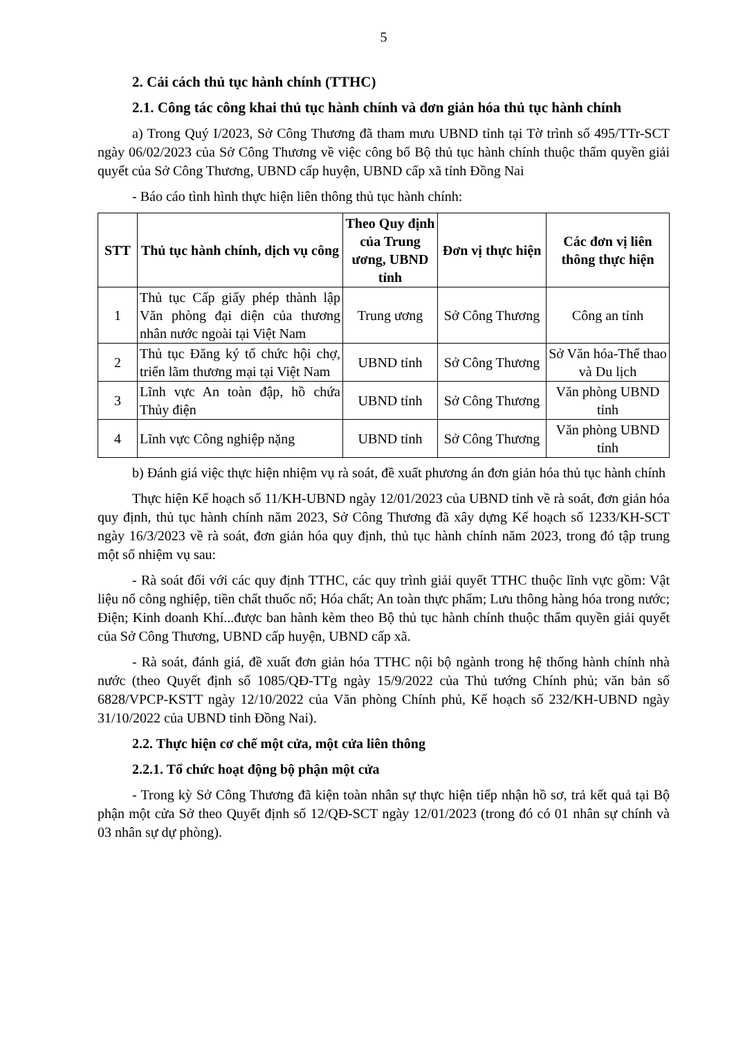5
2. Cải cách thủ tục hành chính (TTHC)
2.1. Công tác công khai thủ tục hành chính và đơn giản hóa thủ tục hành chính
a) Trong Quý I/2023, Sở Công Thương đã tham mưu UBND tỉnh tại Tờ trình số 495/TTr-SCT ngày 06/02/2023 của Sở Công Thương về việc công bố Bộ thủ tục hành chính thuộc thẩm quyền giải quyết của Sở Công Thương, UBND cấp huyện, UBND cấp xã tỉnh Đồng Nai
- Báo cáo tình hình thực hiện liên thông thủ tục hành chính:
| STT | Thủ tục hành chính, dịch vụ công | Theo Quy định của Trung ương, UBND tỉnh | Đơn vị thực hiện | Các đơn vị liên thông thực hiện |
| --- | --- | --- | --- | --- |
| 1 | Thủ tục Cấp giấy phép thành lập Văn phòng đại diện của thương nhân nước ngoài tại Việt Nam | Trung ương | Sở Công Thương | Công an tỉnh |
| 2 | Thủ tục Đăng ký tổ chức hội chợ, triển lãm thương mại tại Việt Nam | UBND tỉnh | Sở Công Thương | Sở Văn hóa-Thể thao và Du lịch |
| 3 | Lĩnh vực An toàn đập, hồ chứa Thủy điện | UBND tỉnh | Sở Công Thương | Văn phòng UBND tỉnh |
| 4 | Lĩnh vực Công nghiệp nặng | UBND tỉnh | Sở Công Thương | Văn phòng UBND tỉnh |
b) Đánh giá việc thực hiện nhiệm vụ rà soát, đề xuất phương án đơn giản hóa thủ tục hành chính
Thực hiện Kế hoạch số 11/KH-UBND ngày 12/01/2023 của UBND tỉnh về rà soát, đơn giản hóa quy định, thủ tục hành chính năm 2023, Sở Công Thương đã xây dựng Kế hoạch số 1233/KH-SCT ngày 16/3/2023 về rà soát, đơn giản hóa quy định, thủ tục hành chính năm 2023, trong đó tập trung một số nhiệm vụ sau:
- Rà soát đối với các quy định TTHC, các quy trình giải quyết TTHC thuộc lĩnh vực gồm: Vật liệu nổ công nghiệp, tiền chất thuốc nổ; Hóa chất; An toàn thực phẩm; Lưu thông hàng hóa trong nước; Điện; Kinh doanh Khí...được ban hành kèm theo Bộ thủ tục hành chính thuộc thẩm quyền giải quyết của Sở Công Thương, UBND cấp huyện, UBND cấp xã.
- Rà soát, đánh giá, đề xuất đơn giản hóa TTHC nội bộ ngành trong hệ thống hành chính nhà nước (theo Quyết định số 1085/QĐ-TTg ngày 15/9/2022 của Thủ tướng Chính phủ; văn bản số 6828/VPCP-KSTT ngày 12/10/2022 của Văn phòng Chính phủ, Kế hoạch số 232/KH-UBND ngày 31/10/2022 của UBND tỉnh Đồng Nai).
2.2. Thực hiện cơ chế một cửa, một cửa liên thông
2.2.1. Tổ chức hoạt động bộ phận một cửa
- Trong kỳ Sở Công Thương đã kiện toàn nhân sự thực hiện tiếp nhận hồ sơ, trả kết quả tại Bộ phận một cửa Sở theo Quyết định số 12/QĐ-SCT ngày 12/01/2023 (trong đó có 01 nhân sự chính và 03 nhân sự dự phòng).